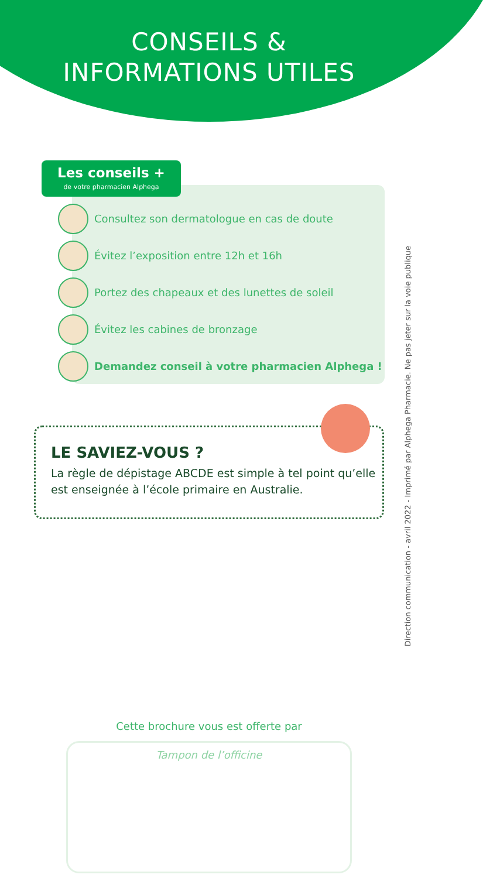CONSEILS &
INFORMATIONS UTILES
Les conseils +
de votre pharmacien Alphega
Consultez son dermatologue en cas de doute
Évitez l’exposition entre 12h et 16h
Portez des chapeaux et des lunettes de soleil
Évitez les cabines de bronzage
Demandez conseil à votre pharmacien Alphega !
LE SAVIEZ-VOUS ?
La règle de dépistage ABCDE est simple à tel point qu’elle est enseignée à l’école primaire en Australie.
Direction communication - avril 2022 - Imprimé par Alphega Pharmacie. Ne pas jeter sur la voie publique
Cette brochure vous est offerte par
Tampon de l’officine